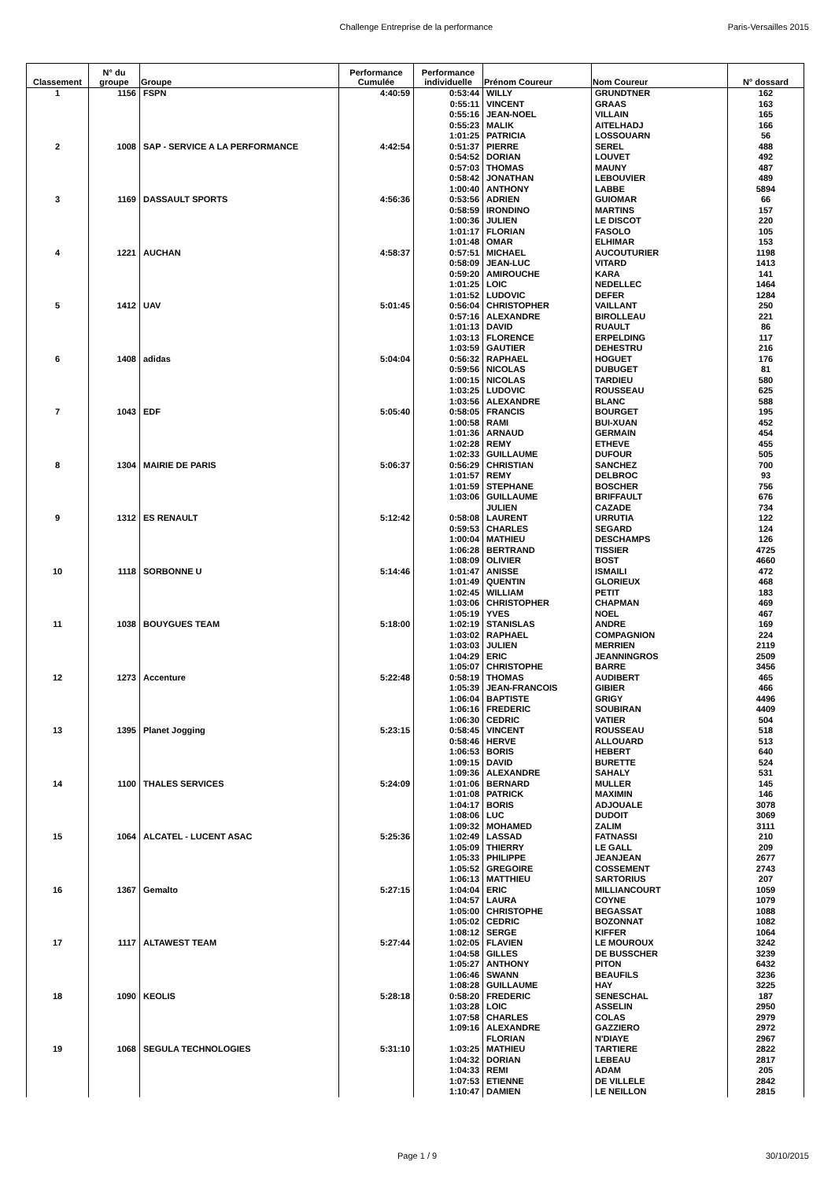Challenge Entreprise de la performance Paris-Versailles 2015
| Classement | N° du groupe | Groupe | Performance Cumulée | Performance individuelle | Prénom Coureur | Nom Coureur | N° dossard |
| --- | --- | --- | --- | --- | --- | --- | --- |
| 1 | 1156 | FSPN | 4:40:59 | 0:53:44 | WILLY | GRUNDTNER | 162 |
| | | | | 0:55:11 | VINCENT | GRAAS | 163 |
| | | | | 0:55:16 | JEAN-NOEL | VILLAIN | 165 |
| | | | | 0:55:23 | MALIK | AITELHADJ | 166 |
| | | | | 1:01:25 | PATRICIA | LOSSOUARN | 56 |
| 2 | 1008 | SAP - SERVICE A LA PERFORMANCE | 4:42:54 | 0:51:37 | PIERRE | SEREL | 488 |
| | | | | 0:54:52 | DORIAN | LOUVET | 492 |
| | | | | 0:57:03 | THOMAS | MAUNY | 487 |
| | | | | 0:58:42 | JONATHAN | LEBOUVIER | 489 |
| | | | | 1:00:40 | ANTHONY | LABBE | 5894 |
| 3 | 1169 | DASSAULT SPORTS | 4:56:36 | 0:53:56 | ADRIEN | GUIOMAR | 66 |
| | | | | 0:58:59 | IRONDINO | MARTINS | 157 |
| | | | | 1:00:36 | JULIEN | LE DISCOT | 220 |
| | | | | 1:01:17 | FLORIAN | FASOLO | 105 |
| | | | | 1:01:48 | OMAR | ELHIMAR | 153 |
| 4 | 1221 | AUCHAN | 4:58:37 | 0:57:51 | MICHAEL | AUCOUTURIER | 1198 |
| | | | | 0:58:09 | JEAN-LUC | VITARD | 1413 |
| | | | | 0:59:20 | AMIROUCHE | KARA | 141 |
| | | | | 1:01:25 | LOIC | NEDELLEC | 1464 |
| | | | | 1:01:52 | LUDOVIC | DEFER | 1284 |
| 5 | 1412 | UAV | 5:01:45 | 0:56:04 | CHRISTOPHER | VAILLANT | 250 |
| | | | | 0:57:16 | ALEXANDRE | BIROLLEAU | 221 |
| | | | | 1:01:13 | DAVID | RUAULT | 86 |
| | | | | 1:03:13 | FLORENCE | ERPELDING | 117 |
| | | | | 1:03:59 | GAUTIER | DEHESTRU | 216 |
| 6 | 1408 | adidas | 5:04:04 | 0:56:32 | RAPHAEL | HOGUET | 176 |
| | | | | 0:59:56 | NICOLAS | DUBUGET | 81 |
| | | | | 1:00:15 | NICOLAS | TARDIEU | 580 |
| | | | | 1:03:25 | LUDOVIC | ROUSSEAU | 625 |
| | | | | 1:03:56 | ALEXANDRE | BLANC | 588 |
| 7 | 1043 | EDF | 5:05:40 | 0:58:05 | FRANCIS | BOURGET | 195 |
| | | | | 1:00:58 | RAMI | BUI-XUAN | 452 |
| | | | | 1:01:36 | ARNAUD | GERMAIN | 454 |
| | | | | 1:02:28 | REMY | ETHEVE | 455 |
| | | | | 1:02:33 | GUILLAUME | DUFOUR | 505 |
| 8 | 1304 | MAIRIE DE PARIS | 5:06:37 | 0:56:29 | CHRISTIAN | SANCHEZ | 700 |
| | | | | 1:01:57 | REMY | DELBROC | 93 |
| | | | | 1:01:59 | STEPHANE | BOSCHER | 756 |
| | | | | 1:03:06 | GUILLAUME | BRIFFAULT | 676 |
| | | | | | JULIEN | CAZADE | 734 |
| 9 | 1312 | ES RENAULT | 5:12:42 | 0:58:08 | LAURENT | URRUTIA | 122 |
| | | | | 0:59:53 | CHARLES | SEGARD | 124 |
| | | | | 1:00:04 | MATHIEU | DESCHAMPS | 126 |
| | | | | 1:06:28 | BERTRAND | TISSIER | 4725 |
| | | | | 1:08:09 | OLIVIER | BOST | 4660 |
| 10 | 1118 | SORBONNE U | 5:14:46 | 1:01:47 | ANISSE | ISMAILI | 472 |
| | | | | 1:01:49 | QUENTIN | GLORIEUX | 468 |
| | | | | 1:02:45 | WILLIAM | PETIT | 183 |
| | | | | 1:03:06 | CHRISTOPHER | CHAPMAN | 469 |
| | | | | 1:05:19 | YVES | NOEL | 467 |
| 11 | 1038 | BOUYGUES TEAM | 5:18:00 | 1:02:19 | STANISLAS | ANDRE | 169 |
| | | | | 1:03:02 | RAPHAEL | COMPAGNION | 224 |
| | | | | 1:03:03 | JULIEN | MERRIEN | 2119 |
| | | | | 1:04:29 | ERIC | JEANNINGROS | 2509 |
| | | | | 1:05:07 | CHRISTOPHE | BARRE | 3456 |
| 12 | 1273 | Accenture | 5:22:48 | 0:58:19 | THOMAS | AUDIBERT | 465 |
| | | | | 1:05:39 | JEAN-FRANCOIS | GIBIER | 466 |
| | | | | 1:06:04 | BAPTISTE | GRIGY | 4496 |
| | | | | 1:06:16 | FREDERIC | SOUBIRAN | 4409 |
| | | | | 1:06:30 | CEDRIC | VATIER | 504 |
| 13 | 1395 | Planet Jogging | 5:23:15 | 0:58:45 | VINCENT | ROUSSEAU | 518 |
| | | | | 0:58:46 | HERVE | ALLOUARD | 513 |
| | | | | 1:06:53 | BORIS | HEBERT | 640 |
| | | | | 1:09:15 | DAVID | BURETTE | 524 |
| | | | | 1:09:36 | ALEXANDRE | SAHALY | 531 |
| 14 | 1100 | THALES SERVICES | 5:24:09 | 1:01:06 | BERNARD | MULLER | 145 |
| | | | | 1:01:08 | PATRICK | MAXIMIN | 146 |
| | | | | 1:04:17 | BORIS | ADJOUALE | 3078 |
| | | | | 1:08:06 | LUC | DUDOIT | 3069 |
| | | | | 1:09:32 | MOHAMED | ZALIM | 3111 |
| 15 | 1064 | ALCATEL - LUCENT ASAC | 5:25:36 | 1:02:49 | LASSAD | FATNASSI | 210 |
| | | | | 1:05:09 | THIERRY | LE GALL | 209 |
| | | | | 1:05:33 | PHILIPPE | JEANJEAN | 2677 |
| | | | | 1:05:52 | GREGOIRE | COSSEMENT | 2743 |
| | | | | 1:06:13 | MATTHIEU | SARTORIUS | 207 |
| 16 | 1367 | Gemalto | 5:27:15 | 1:04:04 | ERIC | MILLIANCOURT | 1059 |
| | | | | 1:04:57 | LAURA | COYNE | 1079 |
| | | | | 1:05:00 | CHRISTOPHE | BEGASSAT | 1088 |
| | | | | 1:05:02 | CEDRIC | BOZONNAT | 1082 |
| | | | | 1:08:12 | SERGE | KIFFER | 1064 |
| 17 | 1117 | ALTAWEST TEAM | 5:27:44 | 1:02:05 | FLAVIEN | LE MOUROUX | 3242 |
| | | | | 1:04:58 | GILLES | DE BUSSCHER | 3239 |
| | | | | 1:05:27 | ANTHONY | PITON | 6432 |
| | | | | 1:06:46 | SWANN | BEAUFILS | 3236 |
| | | | | 1:08:28 | GUILLAUME | HAY | 3225 |
| 18 | 1090 | KEOLIS | 5:28:18 | 0:58:20 | FREDERIC | SENESCHAL | 187 |
| | | | | 1:03:28 | LOIC | ASSELIN | 2950 |
| | | | | 1:07:58 | CHARLES | COLAS | 2979 |
| | | | | 1:09:16 | ALEXANDRE | GAZZIERO | 2972 |
| | | | | | FLORIAN | N'DIAYE | 2967 |
| 19 | 1068 | SEGULA TECHNOLOGIES | 5:31:10 | 1:03:25 | MATHIEU | TARTIERE | 2822 |
| | | | | 1:04:32 | DORIAN | LEBEAU | 2817 |
| | | | | 1:04:33 | REMI | ADAM | 205 |
| | | | | 1:07:53 | ETIENNE | DE VILLELE | 2842 |
| | | | | 1:10:47 | DAMIEN | LE NEILLON | 2815 |
Page 1 / 9 30/10/2015